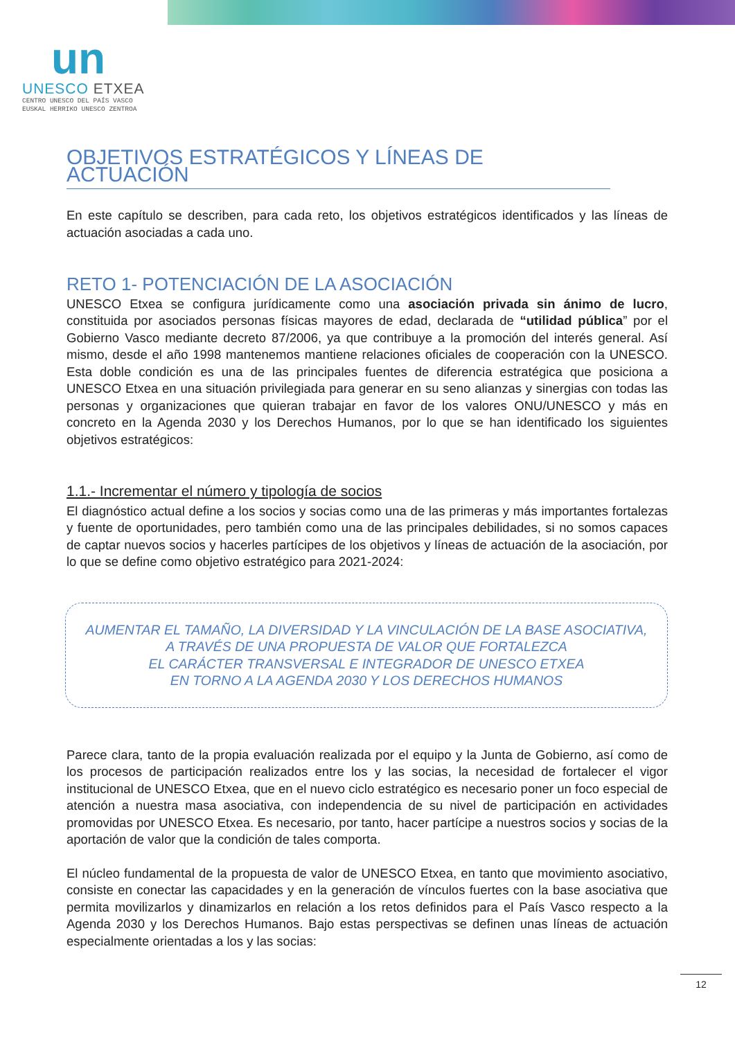un
UNESCO ETXEA
CENTRO UNESCO DEL PAÍS VASCO
EUSKAL HERRIKO UNESCO ZENTROA
OBJETIVOS ESTRATÉGICOS Y LÍNEAS DE ACTUACIÓN
En este capítulo se describen, para cada reto, los objetivos estratégicos identificados y las líneas de actuación asociadas a cada uno.
RETO 1- POTENCIACIÓN DE LA ASOCIACIÓN
UNESCO Etxea se configura jurídicamente como una asociación privada sin ánimo de lucro, constituida por asociados personas físicas mayores de edad, declarada de “utilidad pública” por el Gobierno Vasco mediante decreto 87/2006, ya que contribuye a la promoción del interés general. Así mismo, desde el año 1998 mantenemos mantiene relaciones oficiales de cooperación con la UNESCO. Esta doble condición es una de las principales fuentes de diferencia estratégica que posiciona a UNESCO Etxea en una situación privilegiada para generar en su seno alianzas y sinergias con todas las personas y organizaciones que quieran trabajar en favor de los valores ONU/UNESCO y más en concreto en la Agenda 2030 y los Derechos Humanos, por lo que se han identificado los siguientes objetivos estratégicos:
1.1.- Incrementar el número y tipología de socios
El diagnóstico actual define a los socios y socias como una de las primeras y más importantes fortalezas y fuente de oportunidades, pero también como una de las principales debilidades, si no somos capaces de captar nuevos socios y hacerles partícipes de los objetivos y líneas de actuación de la asociación, por lo que se define como objetivo estratégico para 2021-2024:
AUMENTAR EL TAMAÑO, LA DIVERSIDAD Y LA VINCULACIÓN DE LA BASE ASOCIATIVA,
A TRAVÉS DE UNA PROPUESTA DE VALOR QUE FORTALEZCA
EL CARÁCTER TRANSVERSAL E INTEGRADOR DE UNESCO ETXEA
EN TORNO A LA AGENDA 2030 Y LOS DERECHOS HUMANOS
Parece clara, tanto de la propia evaluación realizada por el equipo y la Junta de Gobierno, así como de los procesos de participación realizados entre los y las socias, la necesidad de fortalecer el vigor institucional de UNESCO Etxea, que en el nuevo ciclo estratégico es necesario poner un foco especial de atención a nuestra masa asociativa, con independencia de su nivel de participación en actividades promovidas por UNESCO Etxea. Es necesario, por tanto, hacer partícipe a nuestros socios y socias de la aportación de valor que la condición de tales comporta.
El núcleo fundamental de la propuesta de valor de UNESCO Etxea, en tanto que movimiento asociativo, consiste en conectar las capacidades y en la generación de vínculos fuertes con la base asociativa que permita movilizarlos y dinamizarlos en relación a los retos definidos para el País Vasco respecto a la Agenda 2030 y los Derechos Humanos. Bajo estas perspectivas se definen unas líneas de actuación especialmente orientadas a los y las socias:
12